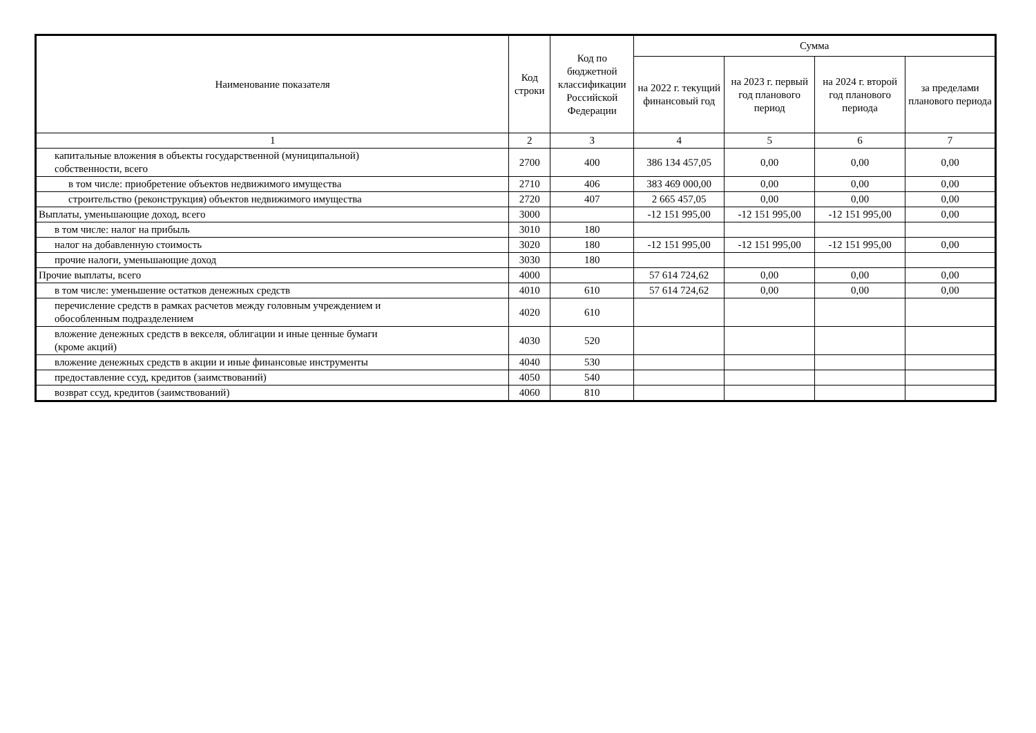| Наименование показателя | Код строки | Код по бюджетной классификации Российской Федерации | Сумма | | | |
| --- | --- | --- | --- | --- | --- | --- |
| | | | на 2022 г. текущий финансовый год | на 2023 г. первый год планового период | на 2024 г. второй год планового периода | за пределами планового периода |
| 1 | 2 | 3 | 4 | 5 | 6 | 7 |
| капитальные вложения в объекты государственной (муниципальной) собственности, всего | 2700 | 400 | 386 134 457,05 | 0,00 | 0,00 | 0,00 |
| в том числе: приобретение объектов недвижимого имущества | 2710 | 406 | 383 469 000,00 | 0,00 | 0,00 | 0,00 |
| строительство (реконструкция) объектов недвижимого имущества | 2720 | 407 | 2 665 457,05 | 0,00 | 0,00 | 0,00 |
| Выплаты, уменьшающие доход, всего | 3000 | | -12 151 995,00 | -12 151 995,00 | -12 151 995,00 | 0,00 |
| в том числе: налог на прибыль | 3010 | 180 | | | | |
| налог на добавленную стоимость | 3020 | 180 | -12 151 995,00 | -12 151 995,00 | -12 151 995,00 | 0,00 |
| прочие налоги, уменьшающие доход | 3030 | 180 | | | | |
| Прочие выплаты, всего | 4000 | | 57 614 724,62 | 0,00 | 0,00 | 0,00 |
| в том числе: уменьшение остатков денежных средств | 4010 | 610 | 57 614 724,62 | 0,00 | 0,00 | 0,00 |
| перечисление средств в рамках расчетов между головным учреждением и обособленным подразделением | 4020 | 610 | | | | |
| вложение денежных средств в векселя, облигации и иные ценные бумаги (кроме акций) | 4030 | 520 | | | | |
| вложение денежных средств в акции и иные финансовые инструменты | 4040 | 530 | | | | |
| предоставление ссуд, кредитов (заимствований) | 4050 | 540 | | | | |
| возврат ссуд, кредитов (заимствований) | 4060 | 810 | | | | |